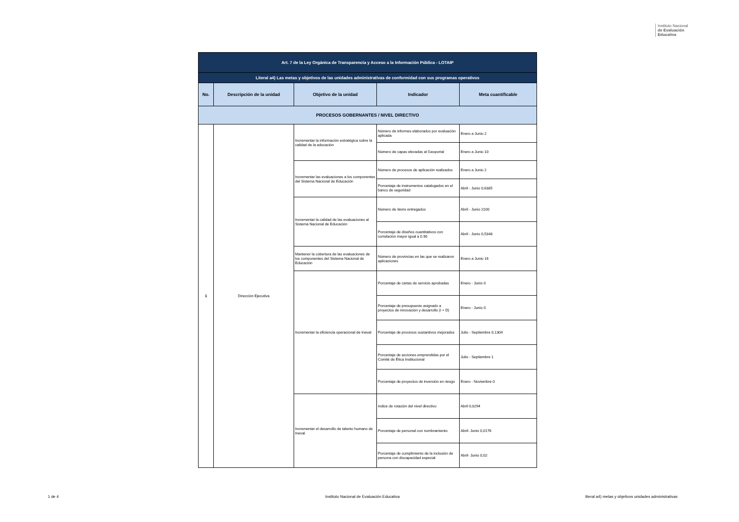Instituto Nacional
de Evaluación
Educativa
| Art. 7 de la Ley Orgánica de Transparencia y Acceso a la Información Pública - LOTAIP | | | | |
| Literal a4) Las metas y objetivos de las unidades administrativas de conformidad con sus programas operativos | | | | |
| No. | Descripción de la unidad | Objetivo de la unidad | Indicador | Meta cuantificable |
| PROCESOS GOBERNANTES / NIVEL DIRECTIVO | | | | |
| 1 | Dirección Ejecutiva | Incrementar la información estratégica sobre la calidad de la educación | Número de informes elaborados por evaluación aplicada | Enero a Junio 2 |
| | | | Número de capas elevadas al Geoportal | Enero a Junio 10 |
| | | Incrementar las evaluaciones a los componentes del Sistema Nacional de Educación | Número de procesos de aplicación realizados | Enero a Junio 2 |
| | | | Porcentaje de instrumentos catalogados en el banco de seguridad | Abril - Junio 0,6385 |
| | | Incrementar la calidad de las evaluaciones al Sistema Nacional de Educación | Número de ítems entregados | Abril - Junio 2100 |
| | | | Porcentaje de diseños cuantitativos con correlación mayor igual a 0.90 | Abril - Junio 0,5348 |
| | | Mantener la cobertura de las evaluaciones de los componentes del Sistema Nacional de Educación | Número de provincias en las que se realizaron aplicaciones | Enero a Junio 16 |
| | | Incrementar la eficiencia operacional de Ineval | Porcentaje de cartas de servicio aprobadas | Enero - Junio 0 |
| | | | Porcentaje de presupuesto asignado a proyectos de innovación y desarrollo (I + D) | Enero - Junio 0 |
| | | | Porcentaje de procesos sustantivos mejorados | Julio - Septiembre 0,1304 |
| | | | Porcentaje de acciones emprendidas por el Comité de Ética Institucional | Julio - Septiembre 1 |
| | | | Porcentaje de proyectos de inversión en riesgo | Enero - Noviembre 0 |
| | | Incrementar el desarrollo de talento humano de Ineval | índice de rotación del nivel directivo | Abril 0,0294 |
| | | | Porcentaje de personal con nombramiento | Abril- Junio 0,0176 |
| | | | Porcentaje de cumplimiento de la inclusión de persona con discapacidad especial | Abril- Junio 0,02 |
1 de 4
Instituto Nacional de Evaluación Educativa
literal a4) metas y objetivos unidades administrativas